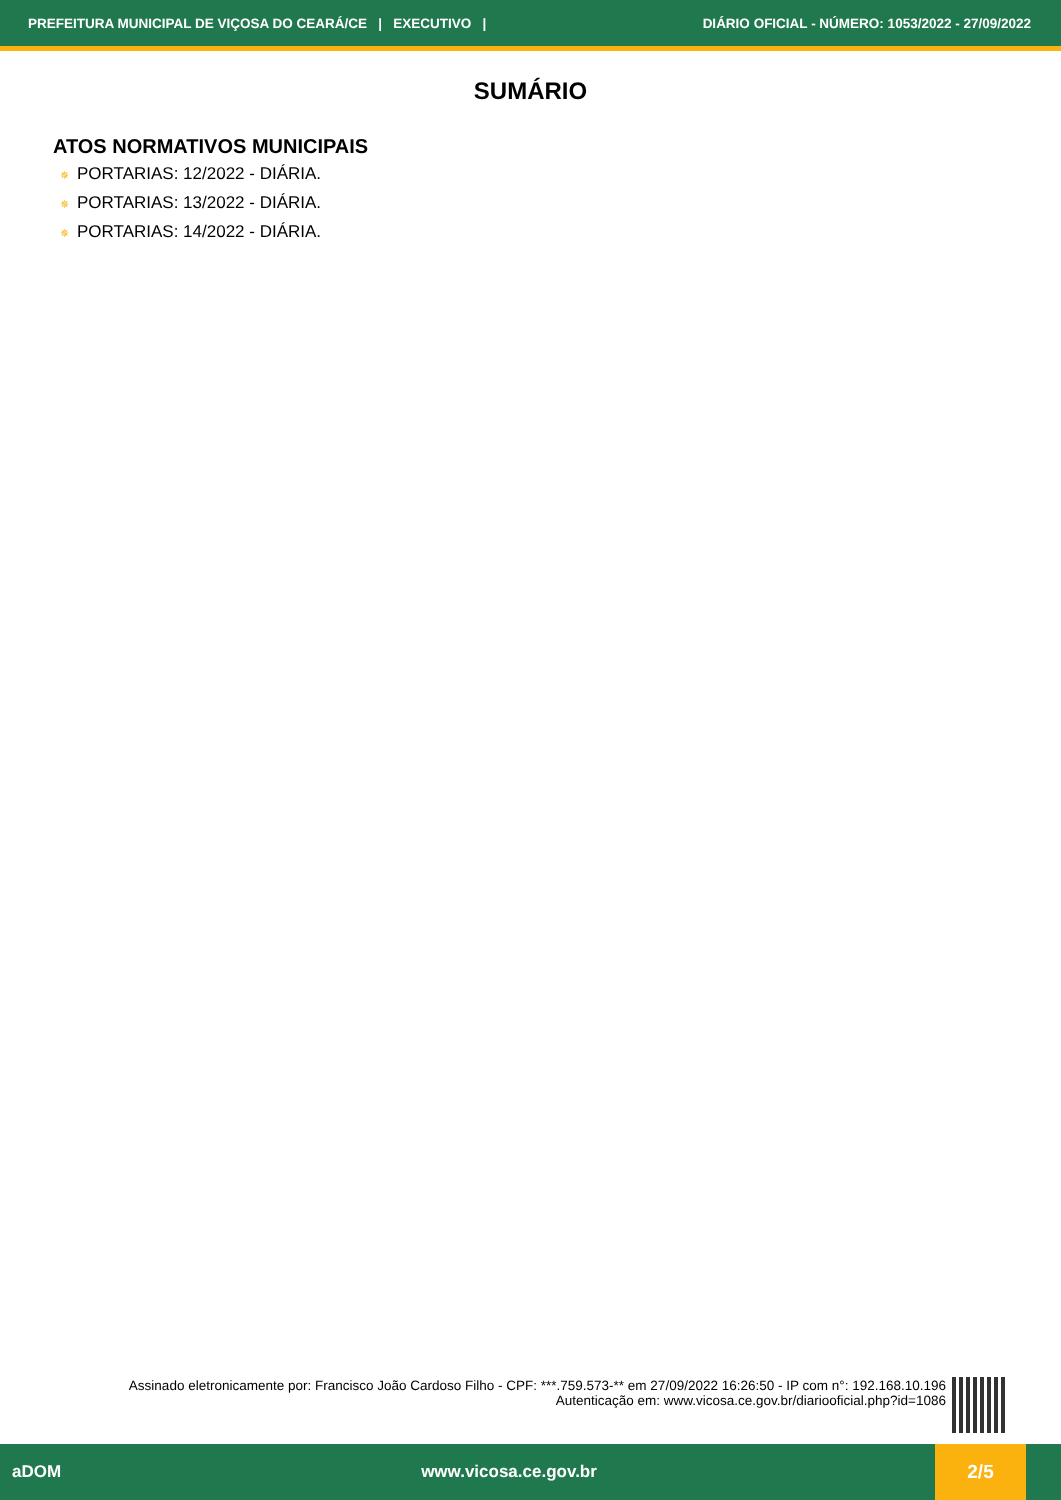PREFEITURA MUNICIPAL DE VIÇOSA DO CEARÁ/CE | EXECUTIVO | DIÁRIO OFICIAL - NÚMERO: 1053/2022 - 27/09/2022
SUMÁRIO
ATOS NORMATIVOS MUNICIPAIS
✵ PORTARIAS: 12/2022 - DIÁRIA.
✵ PORTARIAS: 13/2022 - DIÁRIA.
✵ PORTARIAS: 14/2022 - DIÁRIA.
Assinado eletronicamente por: Francisco João Cardoso Filho - CPF: ***.759.573-** em 27/09/2022 16:26:50 - IP com n°: 192.168.10.196
Autenticação em: www.vicosa.ce.gov.br/diariooficial.php?id=1086
aDOM www.vicosa.ce.gov.br 2/5